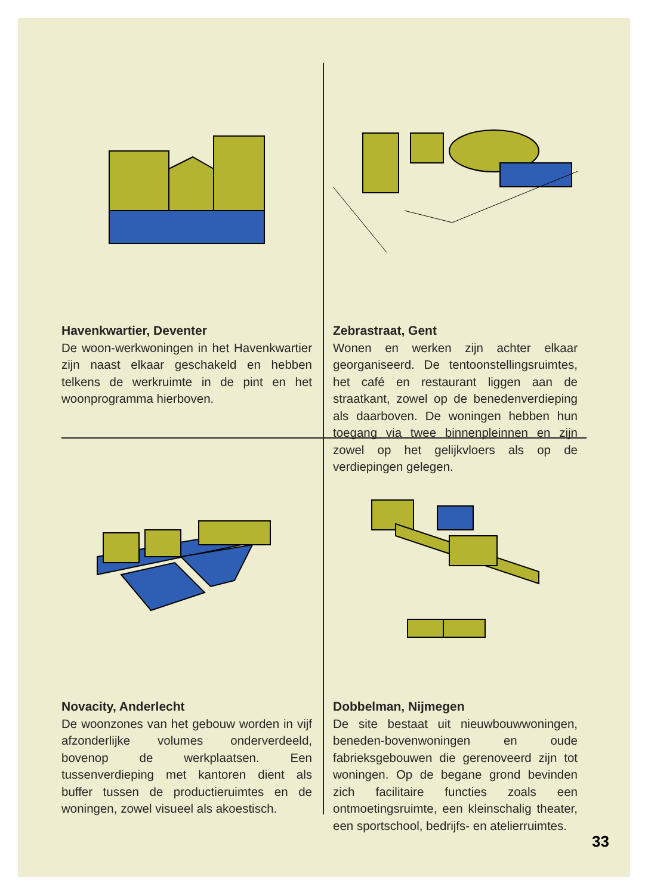Havenkwartier, Deventer
De woon-werkwoningen in het Havenkwartier zijn naast elkaar geschakeld en hebben telkens de werkruimte in de pint en het woonprogramma hierboven.
Zebrastraat, Gent
Wonen en werken zijn achter elkaar georganiseerd. De tentoonstellingsruimtes, het café en restaurant liggen aan de straatkant, zowel op de benedenverdieping als daarboven. De woningen hebben hun toegang via twee binnenpleinnen en zijn zowel op het gelijkvloers als op de verdiepingen gelegen.
Novacity, Anderlecht
De woonzones van het gebouw worden in vijf afzonderlijke volumes onderverdeeld, bovenop de werkplaatsen. Een tussenverdieping met kantoren dient als buffer tussen de productieruimtes en de woningen, zowel visueel als akoestisch.
Dobbelman, Nijmegen
De site bestaat uit nieuwbouwwoningen, beneden-bovenwoningen en oude fabrieksgebouwen die gerenoveerd zijn tot woningen. Op de begane grond bevinden zich facilitaire functies zoals een ontmoetingsruimte, een kleinschalig theater, een sportschool, bedrijfs- en atelierruimtes.
33